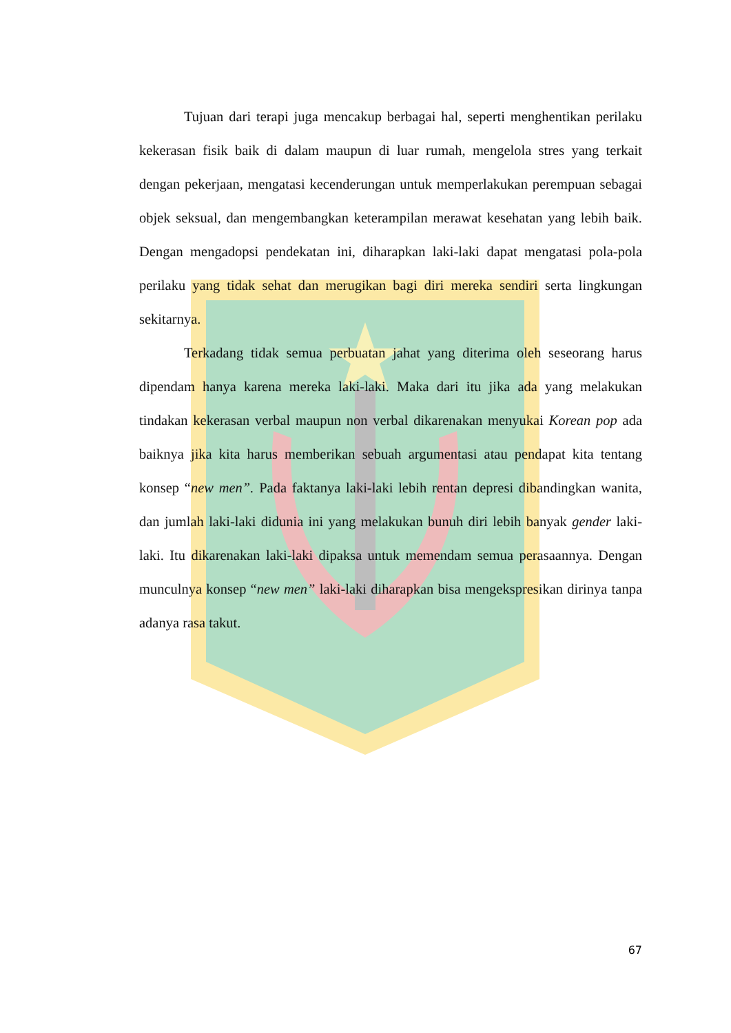Tujuan dari terapi juga mencakup berbagai hal, seperti menghentikan perilaku kekerasan fisik baik di dalam maupun di luar rumah, mengelola stres yang terkait dengan pekerjaan, mengatasi kecenderungan untuk memperlakukan perempuan sebagai objek seksual, dan mengembangkan keterampilan merawat kesehatan yang lebih baik. Dengan mengadopsi pendekatan ini, diharapkan laki-laki dapat mengatasi pola-pola perilaku yang tidak sehat dan merugikan bagi diri mereka sendiri serta lingkungan sekitarnya.
Terkadang tidak semua perbuatan jahat yang diterima oleh seseorang harus dipendam hanya karena mereka laki-laki. Maka dari itu jika ada yang melakukan tindakan kekerasan verbal maupun non verbal dikarenakan menyukai Korean pop ada baiknya jika kita harus memberikan sebuah argumentasi atau pendapat kita tentang konsep “new men”. Pada faktanya laki-laki lebih rentan depresi dibandingkan wanita, dan jumlah laki-laki didunia ini yang melakukan bunuh diri lebih banyak gender laki-laki. Itu dikarenakan laki-laki dipaksa untuk memendam semua perasaannya. Dengan munculnya konsep “new men” laki-laki diharapkan bisa mengekspresikan dirinya tanpa adanya rasa takut.
67